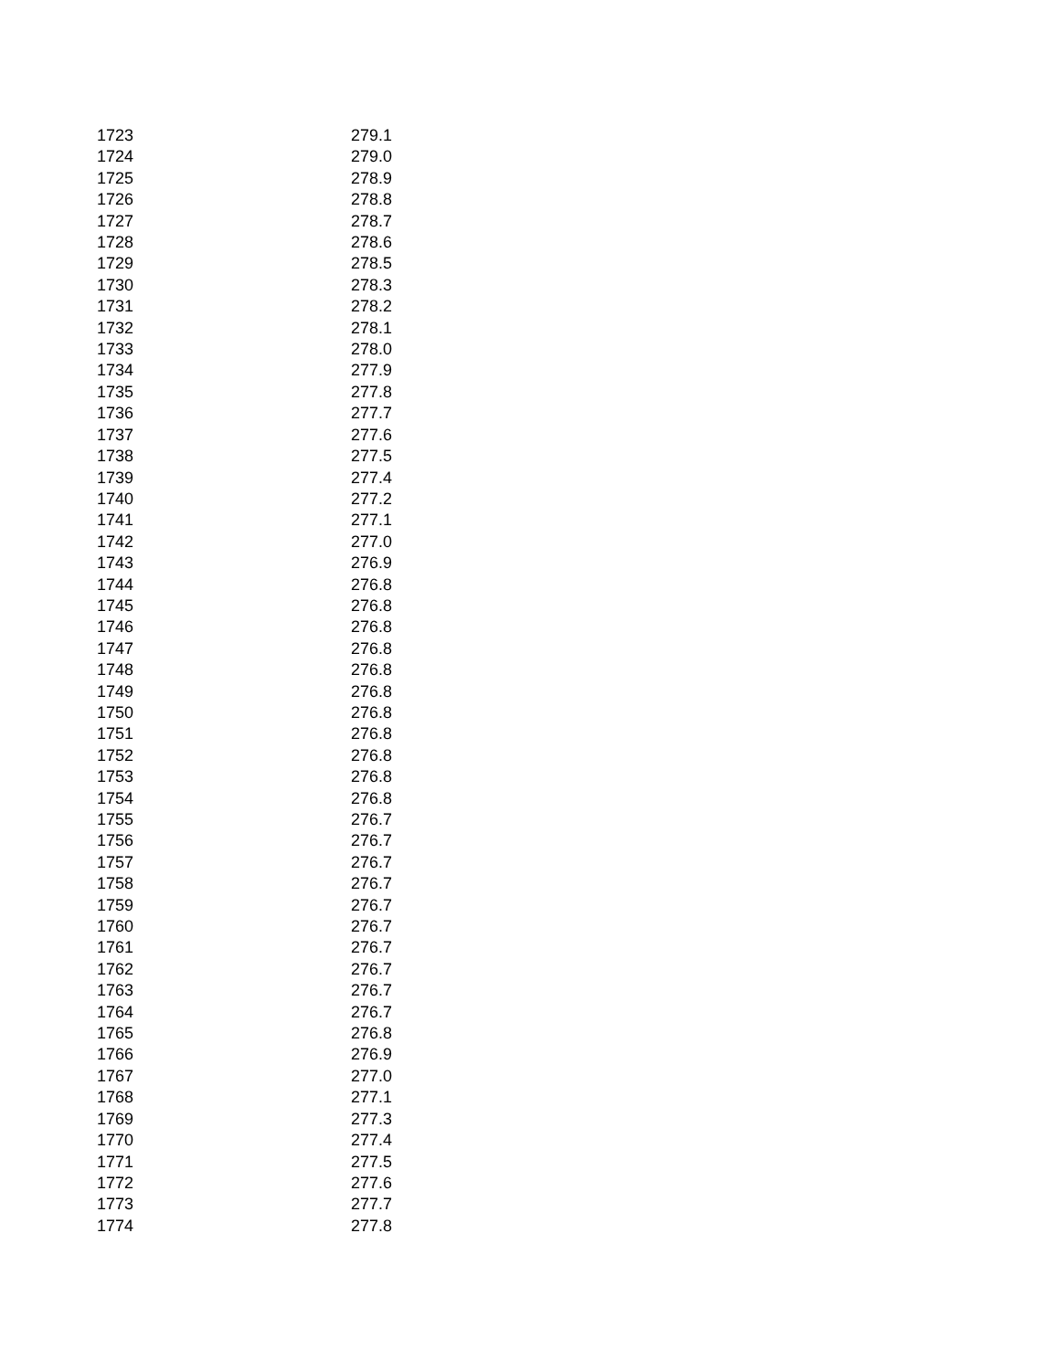| 1723 | 279.1 |
| 1724 | 279.0 |
| 1725 | 278.9 |
| 1726 | 278.8 |
| 1727 | 278.7 |
| 1728 | 278.6 |
| 1729 | 278.5 |
| 1730 | 278.3 |
| 1731 | 278.2 |
| 1732 | 278.1 |
| 1733 | 278.0 |
| 1734 | 277.9 |
| 1735 | 277.8 |
| 1736 | 277.7 |
| 1737 | 277.6 |
| 1738 | 277.5 |
| 1739 | 277.4 |
| 1740 | 277.2 |
| 1741 | 277.1 |
| 1742 | 277.0 |
| 1743 | 276.9 |
| 1744 | 276.8 |
| 1745 | 276.8 |
| 1746 | 276.8 |
| 1747 | 276.8 |
| 1748 | 276.8 |
| 1749 | 276.8 |
| 1750 | 276.8 |
| 1751 | 276.8 |
| 1752 | 276.8 |
| 1753 | 276.8 |
| 1754 | 276.8 |
| 1755 | 276.7 |
| 1756 | 276.7 |
| 1757 | 276.7 |
| 1758 | 276.7 |
| 1759 | 276.7 |
| 1760 | 276.7 |
| 1761 | 276.7 |
| 1762 | 276.7 |
| 1763 | 276.7 |
| 1764 | 276.7 |
| 1765 | 276.8 |
| 1766 | 276.9 |
| 1767 | 277.0 |
| 1768 | 277.1 |
| 1769 | 277.3 |
| 1770 | 277.4 |
| 1771 | 277.5 |
| 1772 | 277.6 |
| 1773 | 277.7 |
| 1774 | 277.8 |